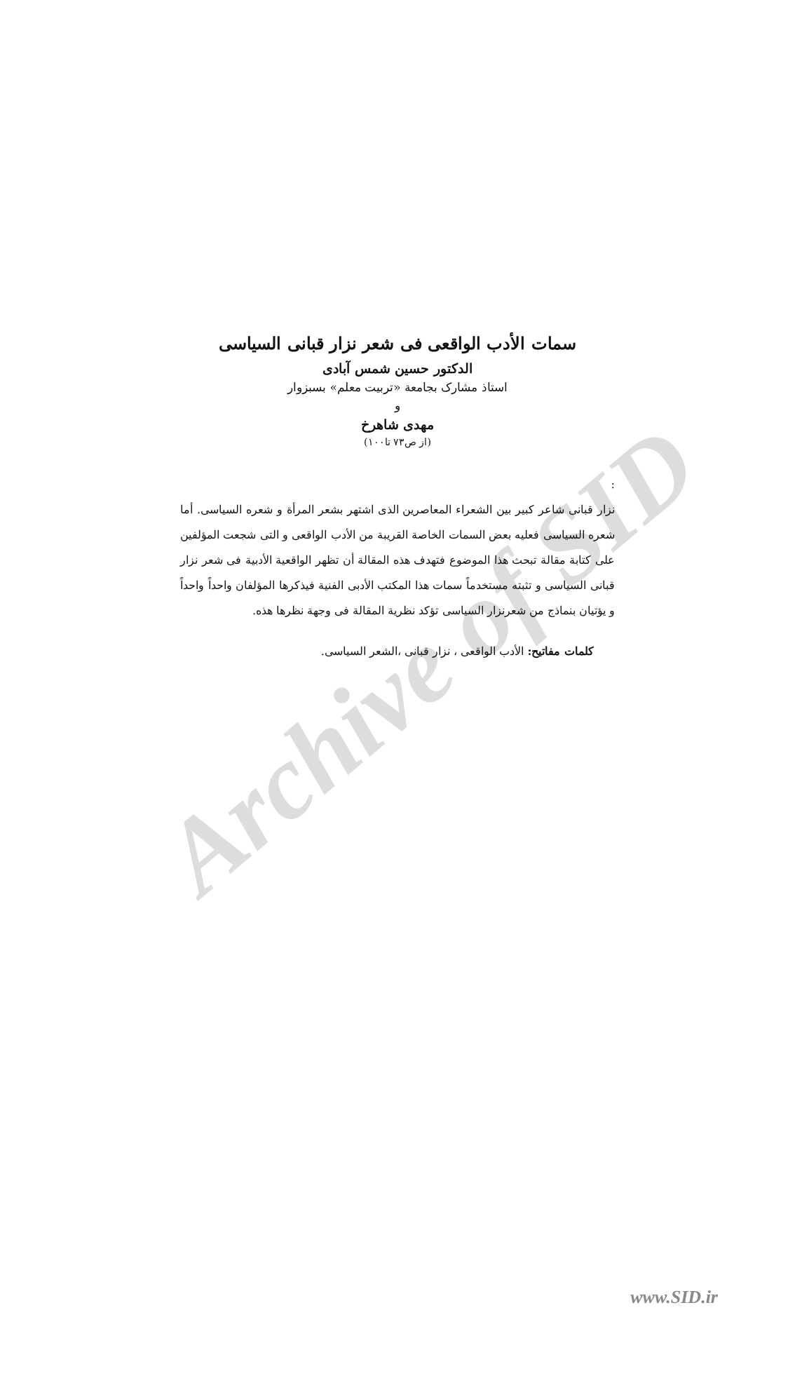Archive of SID
سمات الأدب الواقعی فی شعر نزار قبانی السیاسی
الدکتور حسین شمس آبادی
استاذ مشارک بجامعة «تربیت معلم» بسبزوار
و
مهدی شاهرخ
(از ص۷۳ تا۱۰۰)
:
نزار قبانی شاعر کبیر بین الشعراء المعاصرین الذی اشتهر بشعر المرأة و شعره السیاسی. أما شعره السیاسی فعلیه بعض السمات الخاصة القریبة من الأدب الواقعی و التی شجعت المؤلفین علی کتابة مقالة تبحث هذا الموضوع فتهدف هذه المقالة أن تظهر الواقعیة الأدبیة فی شعر نزار قبانی السیاسی و تثبته مستخدماً سمات هذا المکتب الأدبی الفنیة فیذکرها المؤلفان واحداً واحداً و یؤتیان بنماذج من شعرنزار السیاسی تؤکد نظریة المقالة فی وجهة نظرها هذه.
کلمات مفاتیح: الأدب الواقعی ، نزار قبانی ،الشعر السیاسی.
www.SID.ir